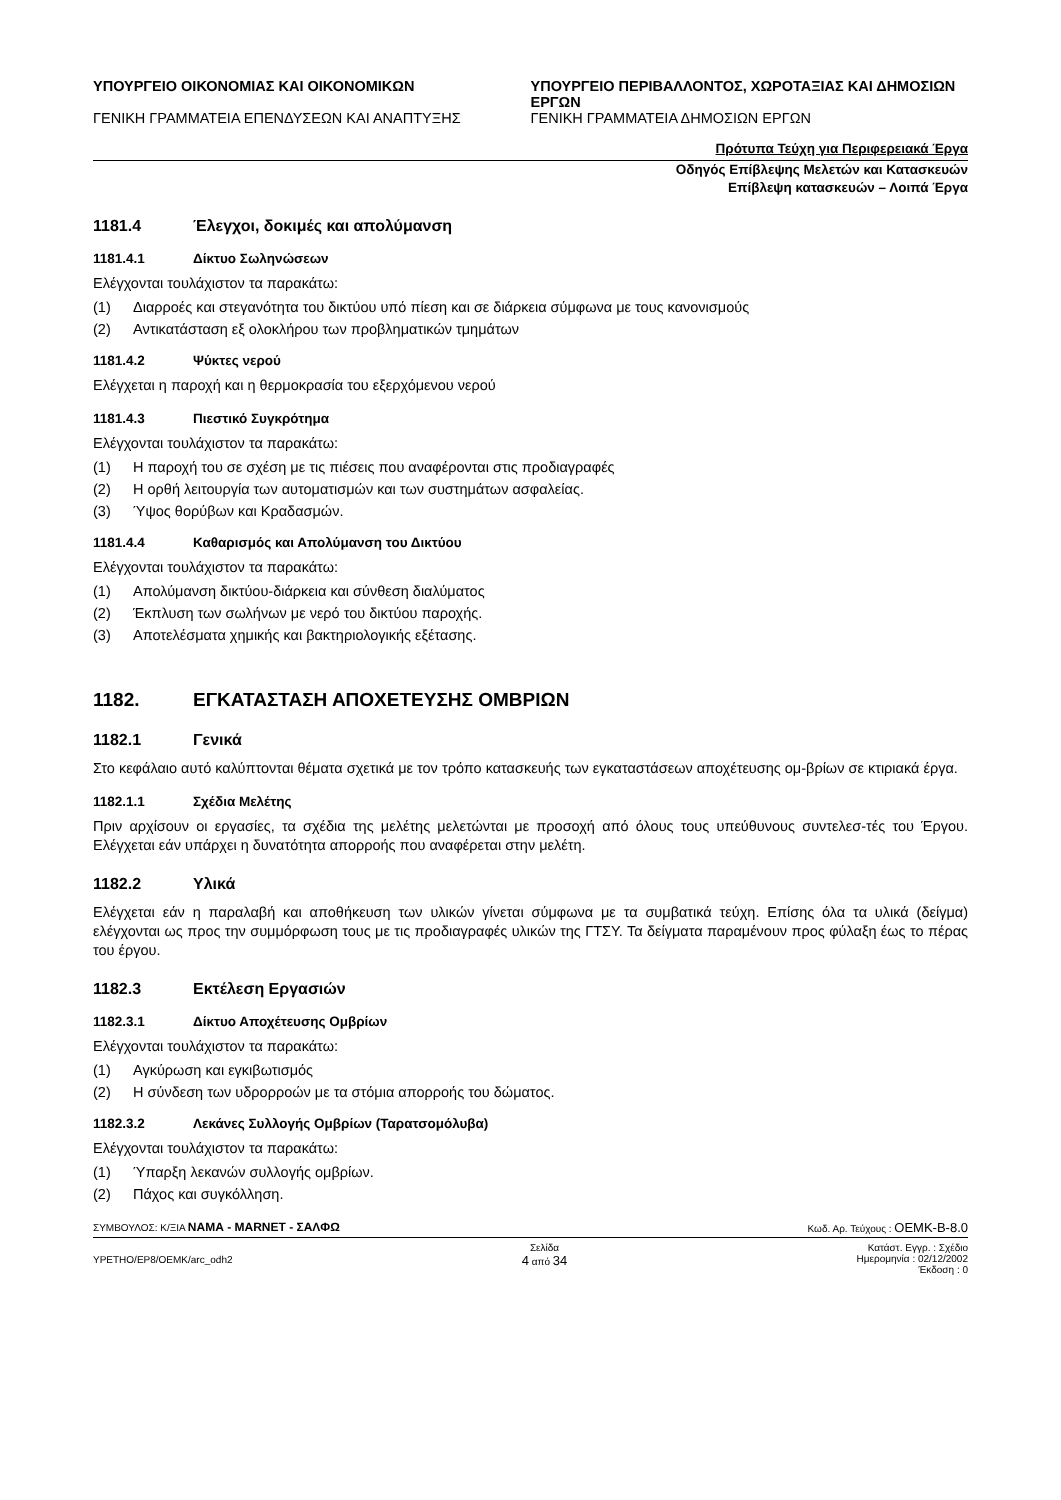ΥΠΟΥΡΓΕΙΟ ΟΙΚΟΝΟΜΙΑΣ ΚΑΙ ΟΙΚΟΝΟΜΙΚΩΝ
ΓΕΝΙΚΗ ΓΡΑΜΜΑΤΕΙΑ ΕΠΕΝΔΥΣΕΩΝ ΚΑΙ ΑΝΑΠΤΥΞΗΣ
ΥΠΟΥΡΓΕΙΟ ΠΕΡΙΒΑΛΛΟΝΤΟΣ, ΧΩΡΟΤΑΞΙΑΣ ΚΑΙ ΔΗΜΟΣΙΩΝ ΕΡΓΩΝ
ΓΕΝΙΚΗ ΓΡΑΜΜΑΤΕΙΑ ΔΗΜΟΣΙΩΝ ΕΡΓΩΝ
Πρότυπα Τεύχη για Περιφερειακά Έργα
Οδηγός Επίβλεψης Μελετών και Κατασκευών
Επίβλεψη κατασκευών – Λοιπά Έργα
1181.4 Έλεγχοι, δοκιμές και απολύμανση
1181.4.1 Δίκτυο Σωληνώσεων
Ελέγχονται τουλάχιστον τα παρακάτω:
(1) Διαρροές και στεγανότητα του δικτύου υπό πίεση και σε διάρκεια σύμφωνα με τους κανονισμούς
(2) Αντικατάσταση εξ ολοκλήρου των προβληματικών τμημάτων
1181.4.2 Ψύκτες νερού
Ελέγχεται η παροχή και η θερμοκρασία του εξερχόμενου νερού
1181.4.3 Πιεστικό Συγκρότημα
Ελέγχονται τουλάχιστον τα παρακάτω:
(1) Η παροχή του σε σχέση με τις πιέσεις που αναφέρονται στις προδιαγραφές
(2) Η ορθή λειτουργία των αυτοματισμών και των συστημάτων ασφαλείας.
(3) Ύψος θορύβων και Κραδασμών.
1181.4.4 Καθαρισμός και Απολύμανση του Δικτύου
Ελέγχονται τουλάχιστον τα παρακάτω:
(1) Απολύμανση δικτύου-διάρκεια και σύνθεση διαλύματος
(2) Έκπλυση των σωλήνων με νερό του δικτύου παροχής.
(3) Αποτελέσματα χημικής και βακτηριολογικής εξέτασης.
1182. ΕΓΚΑΤΑΣΤΑΣΗ ΑΠΟΧΕΤΕΥΣΗΣ ΟΜΒΡΙΩΝ
1182.1 Γενικά
Στο κεφάλαιο αυτό καλύπτονται θέματα σχετικά με τον τρόπο κατασκευής των εγκαταστάσεων αποχέτευσης ομ-βρίων σε κτιριακά έργα.
1182.1.1 Σχέδια Μελέτης
Πριν αρχίσουν οι εργασίες, τα σχέδια της μελέτης μελετώνται με προσοχή από όλους τους υπεύθυνους συντελεσ-τές του Έργου. Ελέγχεται εάν υπάρχει η δυνατότητα απορροής που αναφέρεται στην μελέτη.
1182.2 Υλικά
Ελέγχεται εάν η παραλαβή και αποθήκευση των υλικών γίνεται σύμφωνα με τα συμβατικά τεύχη. Επίσης όλα τα υλικά (δείγμα) ελέγχονται ως προς την συμμόρφωση τους με τις προδιαγραφές υλικών της ΓΤΣΥ. Τα δείγματα παραμένουν προς φύλαξη έως το πέρας του έργου.
1182.3 Εκτέλεση Εργασιών
1182.3.1 Δίκτυο Αποχέτευσης Ομβρίων
Ελέγχονται τουλάχιστον τα παρακάτω:
(1) Αγκύρωση και εγκιβωτισμός
(2) Η σύνδεση των υδρορροών με τα στόμια απορροής του δώματος.
1182.3.2 Λεκάνες Συλλογής Ομβρίων (Ταρατσομόλυβα)
Ελέγχονται τουλάχιστον τα παρακάτω:
(1) Ύπαρξη λεκανών συλλογής ομβρίων.
(2) Πάχος και συγκόλληση.
ΣΥΜΒΟΥΛΟΣ: Κ/ΞΙΑ ΝΑΜΑ - MARNET - ΣΑΛΦΩ
Κωδ. Αρ. Τεύχους : OEMK-B-8.0
YPETHO/EP8/OEMK/arc_odh2
Σελίδα
4 από 34
Κατάστ. Εγγρ. : Σχέδιο
Ημερομηνία : 02/12/2002
Έκδοση : 0